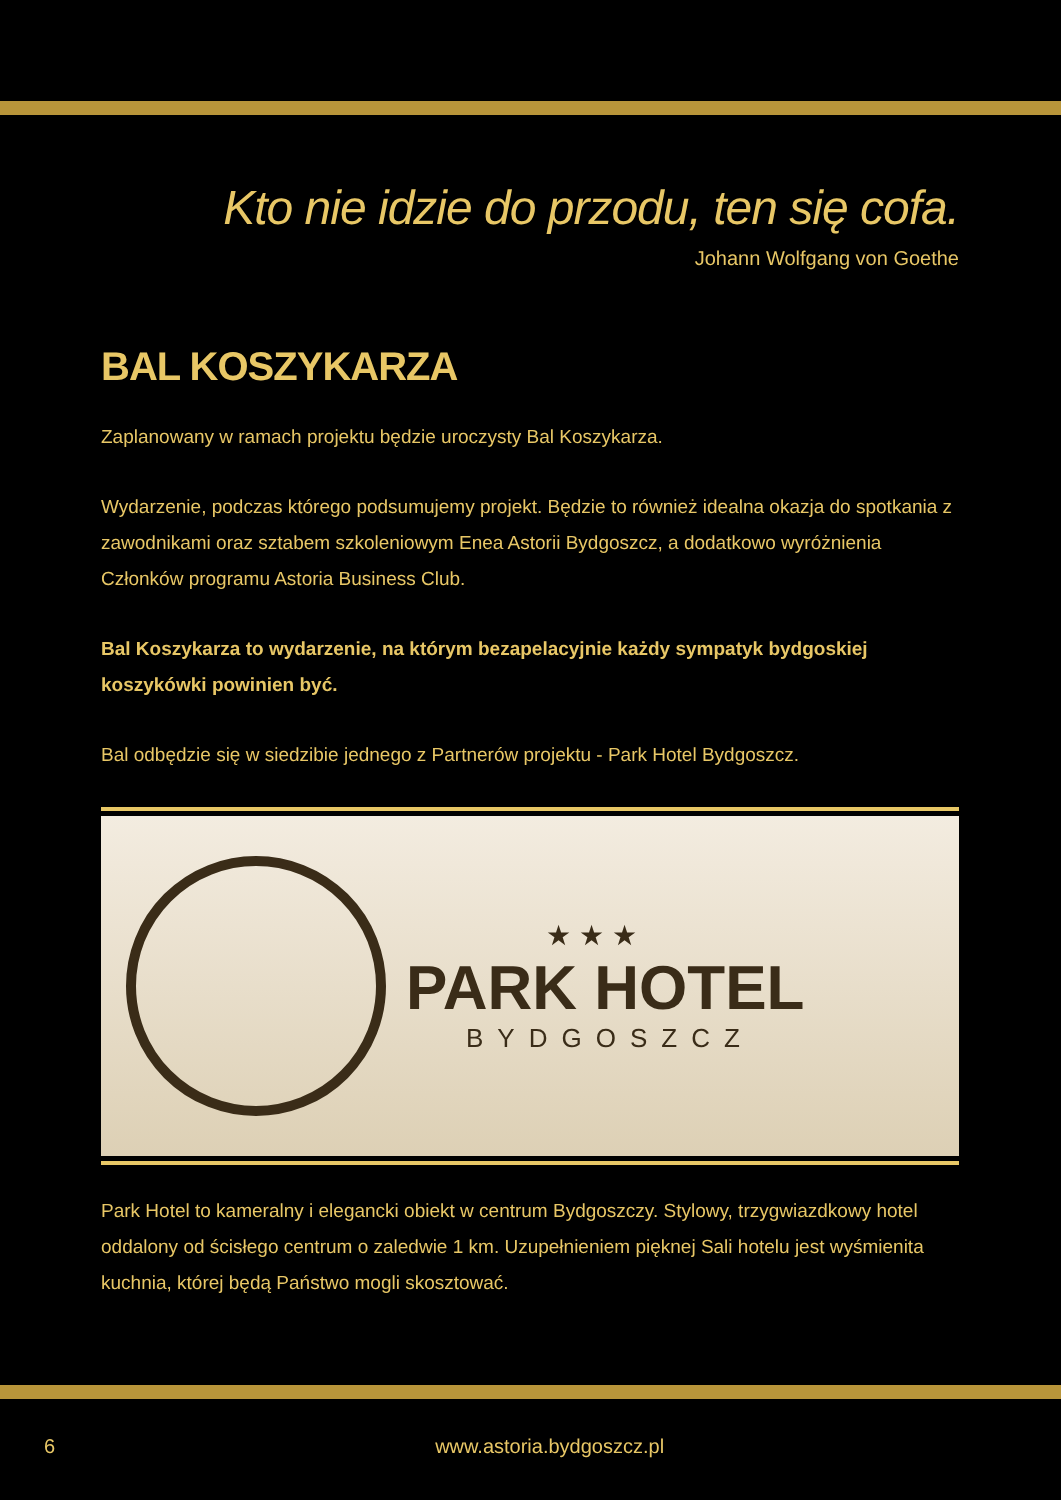Kto nie idzie do przodu, ten się cofa.
Johann Wolfgang von Goethe
BAL KOSZYKARZA
Zaplanowany w ramach projektu będzie uroczysty Bal Koszykarza.
Wydarzenie, podczas którego podsumujemy projekt. Będzie to również idealna okazja do spotkania z zawodnikami oraz sztabem szkoleniowym Enea Astorii Bydgoszcz, a dodatkowo wyróżnienia Członków programu Astoria Business Club.
Bal Koszykarza to wydarzenie, na którym bezapelacyjnie każdy sympatyk bydgoskiej koszykówki powinien być.
Bal odbędzie się w siedzibie jednego z Partnerów projektu - Park Hotel Bydgoszcz.
★ ★ ★
PARK HOTEL
BYDGOSZCZ
Park Hotel to kameralny i elegancki obiekt w centrum Bydgoszczy. Stylowy, trzygwiazdkowy hotel oddalony od ścisłego centrum o zaledwie 1 km. Uzupełnieniem pięknej Sali hotelu jest wyśmienita kuchnia, której będą Państwo mogli skosztować.
6 www.astoria.bydgoszcz.pl